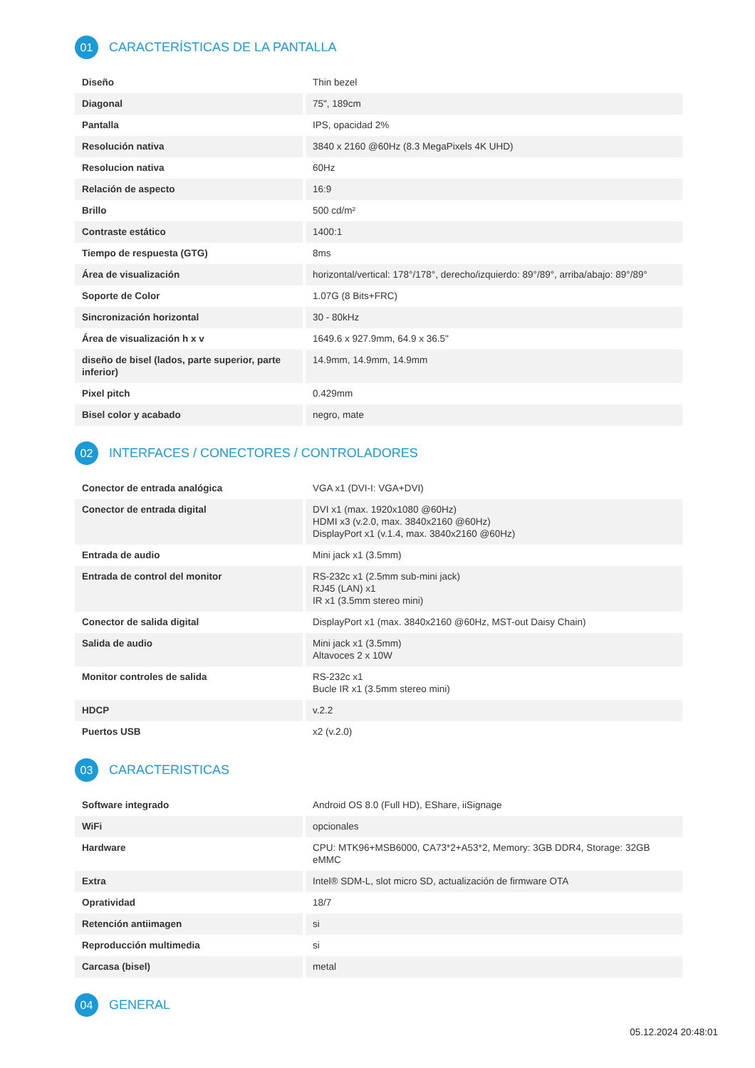01 CARACTERÍSTICAS DE LA PANTALLA
| Diseño | Thin bezel |
| Diagonal | 75", 189cm |
| Pantalla | IPS, opacidad 2% |
| Resolución nativa | 3840 x 2160 @60Hz (8.3 MegaPixels 4K UHD) |
| Resolucion nativa | 60Hz |
| Relación de aspecto | 16:9 |
| Brillo | 500 cd/m² |
| Contraste estático | 1400:1 |
| Tiempo de respuesta (GTG) | 8ms |
| Área de visualización | horizontal/vertical: 178°/178°, derecho/izquierdo: 89°/89°, arriba/abajo: 89°/89° |
| Soporte de Color | 1.07G (8 Bits+FRC) |
| Sincronización horizontal | 30 - 80kHz |
| Área de visualización h x v | 1649.6 x 927.9mm, 64.9 x 36.5" |
| diseño de bisel (lados, parte superior, parte inferior) | 14.9mm, 14.9mm, 14.9mm |
| Pixel pitch | 0.429mm |
| Bisel color y acabado | negro, mate |
02 INTERFACES / CONECTORES / CONTROLADORES
| Conector de entrada analógica | VGA x1 (DVI-I: VGA+DVI) |
| Conector de entrada digital | DVI x1 (max. 1920x1080 @60Hz) HDMI x3 (v.2.0, max. 3840x2160 @60Hz) DisplayPort x1 (v.1.4, max. 3840x2160 @60Hz) |
| Entrada de audio | Mini jack x1 (3.5mm) |
| Entrada de control del monitor | RS-232c x1 (2.5mm sub-mini jack) RJ45 (LAN) x1 IR x1 (3.5mm stereo mini) |
| Conector de salida digital | DisplayPort x1 (max. 3840x2160 @60Hz, MST-out Daisy Chain) |
| Salida de audio | Mini jack x1 (3.5mm) Altavoces 2 x 10W |
| Monitor controles de salida | RS-232c x1 Bucle IR x1 (3.5mm stereo mini) |
| HDCP | v.2.2 |
| Puertos USB | x2 (v.2.0) |
03 CARACTERISTICAS
| Software integrado | Android OS 8.0 (Full HD), EShare, iiSignage |
| WiFi | opcionales |
| Hardware | CPU: MTK96+MSB6000, CA73*2+A53*2, Memory: 3GB DDR4, Storage: 32GB eMMC |
| Extra | Intel® SDM-L, slot micro SD, actualización de firmware OTA |
| Opratividad | 18/7 |
| Retención antiimagen | si |
| Reproducción multimedia | si |
| Carcasa (bisel) | metal |
04 GENERAL
05.12.2024 20:48:01